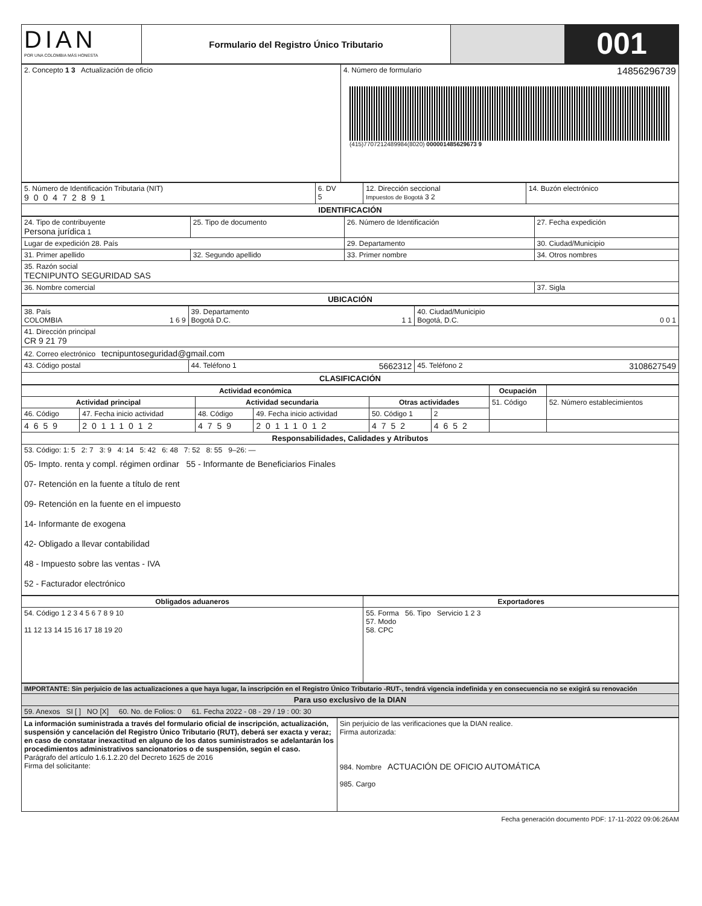| DIAN POR UNA COLOMBIA MÁS HONESTA | Formulario del Registro Único Tributario | | 001 |
| 2. Concepto 1 3 Actualización de oficio | 4. Número de formulario 14856296739 (415)7707212489984(8020) 000001485629673 9 |
| 5. Número de Identificación Tributaria (NIT) 900472891 | 6. DV 5 | 12. Dirección seccional Impuestos de Bogotá 3 2 | 14. Buzón electrónico |
| IDENTIFICACIÓN | | | |
| 24. Tipo de contribuyente Persona jurídica 1 | 25. Tipo de documento | 26. Número de Identificación | 27. Fecha expedición |
| Lugar de expedición 28. País | | 29. Departamento | 30. Ciudad/Municipio |
| 31. Primer apellido | 32. Segundo apellido | 33. Primer nombre | 34. Otros nombres |
| 35. Razón social TECNIPUNTO SEGURIDAD SAS | | | |
| 36. Nombre comercial | | | 37. Sigla |
| UBICACIÓN | | | |
| 38. País COLOMBIA 1 6 9 | 39. Departamento Bogotá D.C. 1 1 | 40. Ciudad/Municipio Bogotá, D.C. 0 0 1 |
| 41. Dirección principal CR 9 21 79 | | |
| 42. Correo electrónico tecnipuntoseguridad@gmail.com | | |
| 43. Código postal | 44. Teléfono 1 5662312 | 45. Teléfono 2 3108627549 |
| CLASIFICACIÓN | | |
| Actividad económica | | | | | | Ocupación | |
| --- | --- | --- | --- | --- | --- | --- | --- |
| Actividad principal | | Actividad secundaria | | Otras actividades | | 51. Código | 52. Número establecimientos |
| 46. Código | 47. Fecha inicio actividad | 48. Código | 49. Fecha inicio actividad | 50. Código 1 | 2 | | |
| 4659 | 20111012 | 4759 | 20111012 | 4752 | 4652 | | |
| Responsabilidades, Calidades y Atributos | | | | | | | |
| 53. Código: 1: 5 2: 7 3: 9 4: 14 5: 42 6: 48 7: 52 8: 55 9–26: — 05- Impto. renta y compl. régimen ordinar 55 - Informante de Beneficiarios Finales 07- Retención en la fuente a título de rent 09- Retención en la fuente en el impuesto 14- Informante de exogena 42- Obligado a llevar contabilidad 48 - Impuesto sobre las ventas - IVA 52 - Facturador electrónico | | | | | | | |
| Obligados aduaneros | Exportadores |
| --- | --- |
| 54. Código 1 2 3 4 5 6 7 8 9 10 11 12 13 14 15 16 17 18 19 20 | 55. Forma 56. Tipo Servicio 1 2 3 57. Modo 58. CPC |
| IMPORTANTE: Sin perjuicio de las actualizaciones a que haya lugar, la inscripción en el Registro Único Tributario -RUT-, tendrá vigencia indefinida y en consecuencia no se exigirá su renovación |
| Para uso exclusivo de la DIAN |
| 59. Anexos SI [ ] NO [X] 60. No. de Folios: 0 61. Fecha 2022 - 08 - 29 / 19 : 00: 30 |
| La información suministrada a través del formulario oficial de inscripción, actualización, suspensión y cancelación del Registro Único Tributario (RUT), deberá ser exacta y veraz; en caso de constatar inexactitud en alguno de los datos suministrados se adelantarán los procedimientos administrativos sancionatorios o de suspensión, según el caso. Parágrafo del artículo 1.6.1.2.20 del Decreto 1625 de 2016 Firma del solicitante: | Sin perjuicio de las verificaciones que la DIAN realice. Firma autorizada: 984. Nombre ACTUACIÓN DE OFICIO AUTOMÁTICA 985. Cargo |
Fecha generación documento PDF: 17-11-2022 09:06:26AM